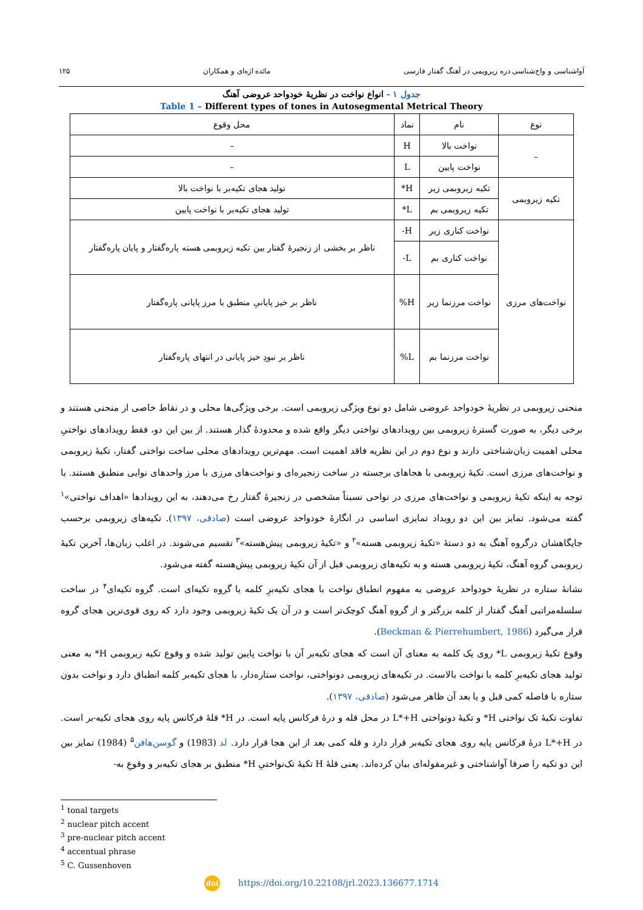آواشناسی و واج‌شناسی دره زیروبمی در آهنگ گفتار فارسی مائده اژه‌ای و همکاران ۱۲۵
جدول ۱ - انواع نواخت در نظریهٔ خودواحد عروضی آهنگ
Table 1 – Different types of tones in Autosegmental Metrical Theory
| نوع | نام | نماد | محل وقوع |
| – | نواخت بالا | H | – |
| | نواخت پایین | L | – |
| تکیه زیروبمی | تکیه زیروبمی زیر | H* | تولید هجای تکیه‌بر با نواخت بالا |
| | تکیه زیروبمی بم | L* | تولید هجای تکیه‌بر با نواخت پایین |
| نواخت‌های مرزی | نواخت کناری زیر | H- | ناظر بر بخشی از زنجیرهٔ گفتار بین تکیه زیروبمی هسته پاره‌گفتار و پایان پاره‌گفتار |
| | نواخت کناری بم | L- | |
| | نواخت مرزنما زیر | H% | ناظر بر خیز پایانیِ منطبق با مرز پایانی پاره‌گفتار |
| | نواخت مرزنما بم | L% | ناظر بر نبودِ خیز پایانی در انتهای پاره‌گفتار |
منحنی زیروبمی در نظریهٔ خودواحد عروضی شامل دو نوع ویژگی زیروبمی است. برخی ویژگی‌ها محلی و در نقاط خاصی از منحنی هستند و برخی دیگر، به صورت گسترهٔ زیروبمی بین رویدادهای نواختی دیگر واقع شده و محدودهٔ گذار هستند. از بین این دو، فقط رویدادهای نواختیِ محلی اهمیت زبان‌شناختی دارند و نوع دوم در این نظریه فاقد اهمیت است. مهم‌ترین رویدادهای محلی ساخت نواختی گفتار، تکیهٔ زیروبمی و نواخت‌های مرزی است. تکیهٔ زیروبمی با هجاهای برجسته در ساخت زنجیره‌ای و نواخت‌های مرزی با مرز واحدهای نوایی منطبق هستند. با توجه به اینکه تکیهٔ زیروبمی و نواخت‌های مرزی در نواحی نسبتاً مشخصی در زنجیرهٔ گفتار رخ می‌دهند، به این رویدادها «اهداف نواختی»<sup>۱</sup> گفته می‌شود. تمایز بین این دو رویداد تمایزی اساسی در انگارهٔ خودواحد عروضی است (صادقی، ۱۳۹۷). تکیه‌های زیروبمی برحسب جایگاهشان درگروه آهنگ به دو دستهٔ «تکیهٔ زیروبمی هسته»<sup>۲</sup> و «تکیهٔ زیروبمی پیش‌هسته»<sup>۳</sup> تقسیم می‌شوند. در اغلب زبان‌ها، آخرین تکیهٔ زیروبمی گروه آهنگ، تکیهٔ زیروبمی هسته و به تکیه‌های زیروبمی قبل از آن تکیهٔ زیروبمی پیش‌هسته گفته می‌شود.
نشانهٔ ستاره در نظریهٔ خودواحد عروضی به مفهوم انطباق نواخت با هجای تکیه‌برِ کلمه یا گروه تکیه‌ای است. گروه تکیه‌ای<sup>۴</sup> در ساخت سلسله‌مراتبی آهنگ گفتار از کلمه بزرگتر و از گروهِ آهنگ کوچک‌تر است و در آن یک تکیهٔ زیروبمی وجود دارد که روی قوی‌ترین هجای گروه قرار می‌گیرد (Beckman & Pierrehumbert, 1986).
وقوع تکیهٔ زیروبمی L* روی یک کلمه به معنای آن است که هجای تکیه‌بر آن با نواخت پایین تولید شده و وقوع تکیه زیروبمی H* به معنی تولید هجای تکیه‌برِ کلمه با نواخت بالاست. در تکیه‌های زیروبمی دونواختی، نواخت ستاره‌دار، با هجای تکیه‌بر کلمه انطباق دارد و نواخت بدون ستاره با فاصله کمی قبل و یا بعد آن ظاهر می‌شود (صادقی، ۱۳۹۷).
تفاوت تکیهٔ تک نواختی H* و تکیهٔ دونواختی L*+H در محل قله و درهٔ فرکانس پایه است. در H* قلهٔ فرکانس پایه روی هجای تکیه-بر است. در L*+H درهٔ فرکانس پایه روی هجای تکیه‌بر قرار دارد و قله کمی بعد از این هجا قرار دارد. لد (1983) و گوسن‌هافن<sup>۵</sup> (1984) تمایز بین این دو تکیه را صرفا آواشناختی و غیرمقوله‌ای بیان کرده‌اند. یعنی قلهٔ H تکیهٔ تک‌نواختیِ H* منطبق بر هجای تکیه‌بر و وقوعِ به-
<sup>1</sup> tonal targets
<sup>2</sup> nuclear pitch accent
<sup>3</sup> pre-nuclear pitch accent
<sup>4</sup> accentual phrase
<sup>5</sup> C. Gussenhoven
doi https://doi.org/10.22108/jrl.2023.136677.1714